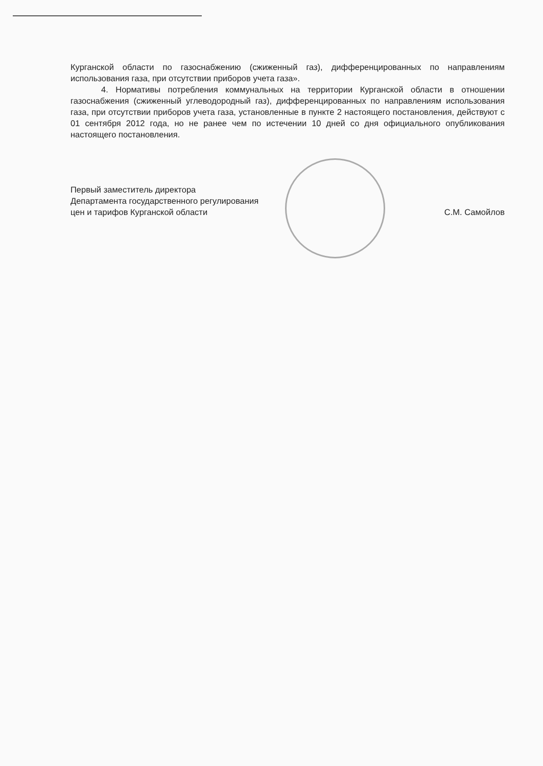Курганской области по газоснабжению (сжиженный газ), дифференцированных по направлениям использования газа, при отсутствии приборов учета газа».
4. Нормативы потребления коммунальных на территории Курганской области в отношении газоснабжения (сжиженный углеводородный газ), дифференцированных по направлениям использования газа, при отсутствии приборов учета газа, установленные в пункте 2 настоящего постановления, действуют с 01 сентября 2012 года, но не ранее чем по истечении 10 дней со дня официального опубликования настоящего постановления.
Первый заместитель директора
Департамента государственного регулирования
цен и тарифов Курганской области
С.М. Самойлов